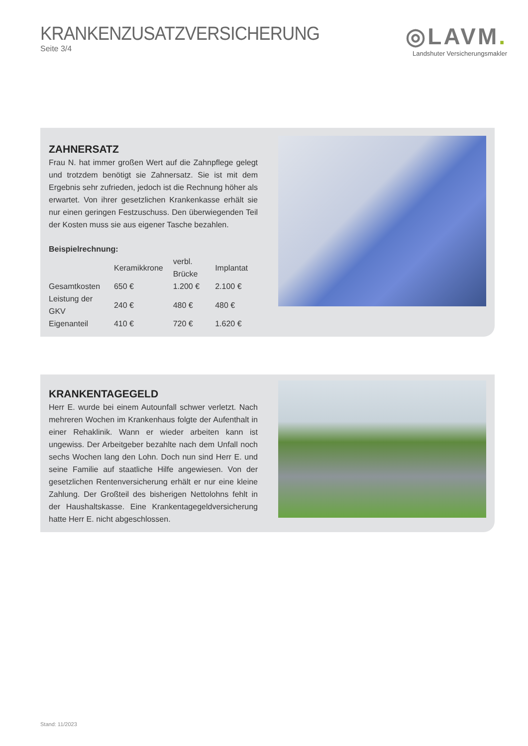KRANKENZUSATZVERSICHERUNG
Seite 3/4
◎LAVM.
Landshuter Versicherungsmakler
ZAHNERSATZ
Frau N. hat immer großen Wert auf die Zahnpflege gelegt und trotzdem benötigt sie Zahnersatz. Sie ist mit dem Ergebnis sehr zufrieden, jedoch ist die Rechnung höher als erwartet. Von ihrer gesetzlichen Krankenkasse erhält sie nur einen geringen Festzuschuss. Den überwiegenden Teil der Kosten muss sie aus eigener Tasche bezahlen.
Beispielrechnung:
| | Keramikkrone | verbl. Brücke | Implantat |
| --- | --- | --- | --- |
| Gesamtkosten | 650 € | 1.200 € | 2.100 € |
| Leistung der GKV | 240 € | 480 € | 480 € |
| Eigenanteil | 410 € | 720 € | 1.620 € |
KRANKENTAGEGELD
Herr E. wurde bei einem Autounfall schwer verletzt. Nach mehreren Wochen im Krankenhaus folgte der Aufenthalt in einer Rehaklinik. Wann er wieder arbeiten kann ist ungewiss. Der Arbeitgeber bezahlte nach dem Unfall noch sechs Wochen lang den Lohn. Doch nun sind Herr E. und seine Familie auf staatliche Hilfe angewiesen. Von der gesetzlichen Rentenversicherung erhält er nur eine kleine Zahlung. Der Großteil des bisherigen Nettolohns fehlt in der Haushaltskasse. Eine Krankentagegeldversicherung hatte Herr E. nicht abgeschlossen.
Stand: 11/2023